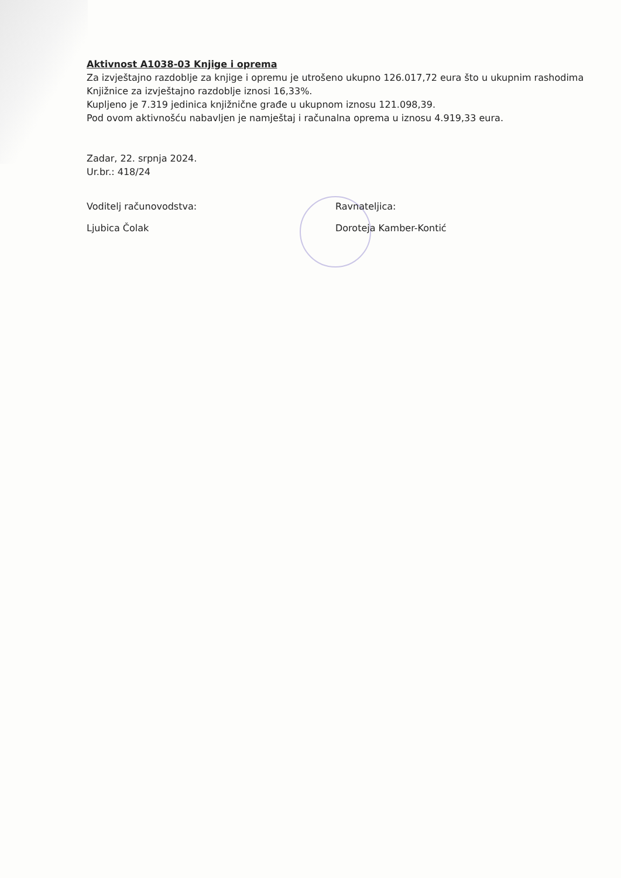Aktivnost A1038-03 Knjige i oprema
Za izvještajno razdoblje za knjige i opremu je utrošeno ukupno 126.017,72 eura što u ukupnim rashodima Knjižnice za izvještajno razdoblje iznosi 16,33%.
Kupljeno je 7.319 jedinica knjižnične građe u ukupnom iznosu 121.098,39.
Pod ovom aktivnošću nabavljen je namještaj i računalna oprema u iznosu 4.919,33 eura.
Zadar, 22. srpnja 2024.
Ur.br.: 418/24
Voditelj računovodstva:
Ljubica Čolak
Ravnateljica:
Doroteja Kamber-Kontić